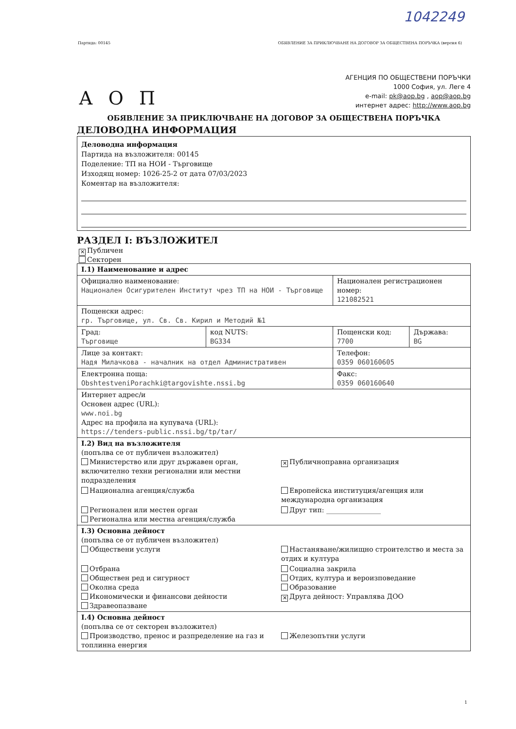1042249
Партида: 00145 ОБЯВЛЕНИЕ ЗА ПРИКЛЮЧВАНЕ НА ДОГОВОР ЗА ОБЩЕСТВЕНА ПОРЪЧКА (версия 6)
А О П
АГЕНЦИЯ ПО ОБЩЕСТВЕНИ ПОРЪЧКИ
1000 София, ул. Леге 4
e-mail: pk@aop.bg , aop@aop.bg
интернет адрес: http://www.aop.bg
ОБЯВЛЕНИЕ ЗА ПРИКЛЮЧВАНЕ НА ДОГОВОР ЗА ОБЩЕСТВЕНА ПОРЪЧКА
ДЕЛОВОДНА ИНФОРМАЦИЯ
Деловодна информация
Партида на възложителя: 00145
Поделение: ТП на НОИ - Търговище
Изходящ номер: 1026-25-2 от дата 07/03/2023
Коментар на възложителя:
РАЗДЕЛ I: ВЪЗЛОЖИТЕЛ
✕ Публичен
Секторен
| I.1) Наименование и адрес | | | |
| Официално наименование: Национален Осигурителен Институт чрез ТП на НОИ - Търговище | | Национален регистрационен номер: 121082521 | |
| Пощенски адрес: гр. Търговище, ул. Св. Св. Кирил и Методий №1 | | | |
| Град: Търговище | код NUTS: BG334 | Пощенски код: 7700 | Държава: BG |
| Лице за контакт: Надя Милачкова - началник на отдел Административен | | Телефон: 0359 060160605 | |
| Електронна поща: ObshtestveniPorachki@targovishte.nssi.bg | | Факс: 0359 060160640 | |
| Интернет адрес/и Основен адрес (URL): www.noi.bg Адрес на профила на купувача (URL): https://tenders-public.nssi.bg/tp/tar/ | | | |
| I.2) Вид на възложителя (попълва се от публичен възложител) Министерство или друг държавен орган, включително техни регионални или местни подразделения ✕ Публичноправна организация Национална агенция/служба Европейска институция/агенция или международна организация Регионален или местен орган Регионална или местна агенция/служба Друг тип: ________________ | | | |
| I.3) Основна дейност (попълва се от публичен възложител) Обществени услуги Настаняване/жилищно строителство и места за отдих и култура Отбрана Обществен ред и сигурност Околна среда Икономически и финансови дейности Здравеопазване Социална закрила Отдих, култура и вероизповедание Образование ✕ Друга дейност: Управлява ДОО | | | |
| I.4) Основна дейност (попълва се от секторен възложител) Производство, пренос и разпределение на газ и топлинна енергия Железопътни услуги | | | |
1